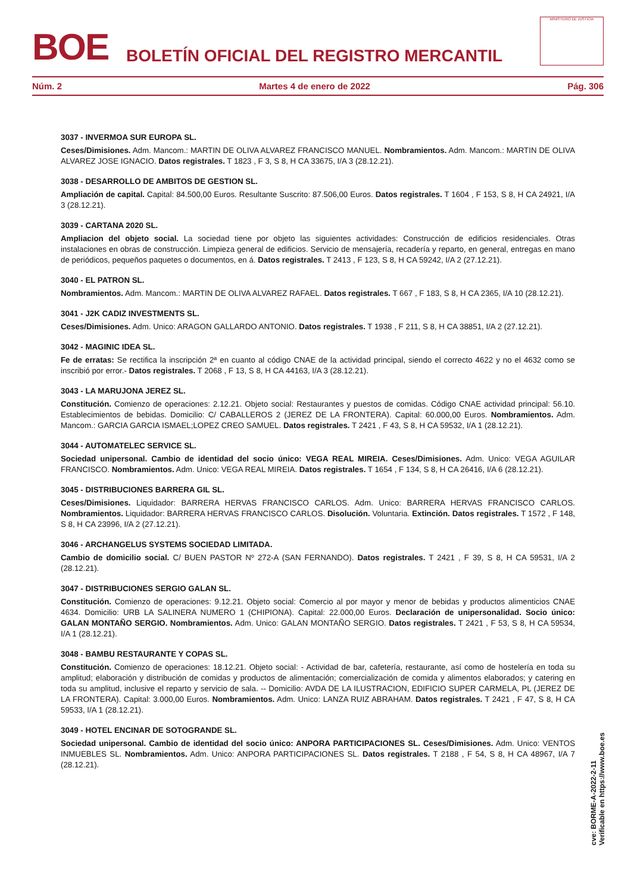BOE
BOLETÍN OFICIAL DEL REGISTRO MERCANTIL
MINISTERIO DE JUSTICIA
Núm. 2 Martes 4 de enero de 2022 Pág. 306
3037 - INVERMOA SUR EUROPA SL.
Ceses/Dimisiones. Adm. Mancom.: MARTIN DE OLIVA ALVAREZ FRANCISCO MANUEL. Nombramientos. Adm. Mancom.: MARTIN DE OLIVA ALVAREZ JOSE IGNACIO. Datos registrales. T 1823 , F 3, S 8, H CA 33675, I/A 3 (28.12.21).
3038 - DESARROLLO DE AMBITOS DE GESTION SL.
Ampliación de capital. Capital: 84.500,00 Euros. Resultante Suscrito: 87.506,00 Euros. Datos registrales. T 1604 , F 153, S 8, H CA 24921, I/A 3 (28.12.21).
3039 - CARTANA 2020 SL.
Ampliacion del objeto social. La sociedad tiene por objeto las siguientes actividades: Construcción de edificios residenciales. Otras instalaciones en obras de construcción. Limpieza general de edificios. Servicio de mensajería, recadería y reparto, en general, entregas en mano de periódicos, pequeños paquetes o documentos, en á. Datos registrales. T 2413 , F 123, S 8, H CA 59242, I/A 2 (27.12.21).
3040 - EL PATRON SL.
Nombramientos. Adm. Mancom.: MARTIN DE OLIVA ALVAREZ RAFAEL. Datos registrales. T 667 , F 183, S 8, H CA 2365, I/A 10 (28.12.21).
3041 - J2K CADIZ INVESTMENTS SL.
Ceses/Dimisiones. Adm. Unico: ARAGON GALLARDO ANTONIO. Datos registrales. T 1938 , F 211, S 8, H CA 38851, I/A 2 (27.12.21).
3042 - MAGINIC IDEA SL.
Fe de erratas: Se rectifica la inscripción 2ª en cuanto al código CNAE de la actividad principal, siendo el correcto 4622 y no el 4632 como se inscribió por error.- Datos registrales. T 2068 , F 13, S 8, H CA 44163, I/A 3 (28.12.21).
3043 - LA MARUJONA JEREZ SL.
Constitución. Comienzo de operaciones: 2.12.21. Objeto social: Restaurantes y puestos de comidas. Código CNAE actividad principal: 56.10. Establecimientos de bebidas. Domicilio: C/ CABALLEROS 2 (JEREZ DE LA FRONTERA). Capital: 60.000,00 Euros. Nombramientos. Adm. Mancom.: GARCIA GARCIA ISMAEL;LOPEZ CREO SAMUEL. Datos registrales. T 2421 , F 43, S 8, H CA 59532, I/A 1 (28.12.21).
3044 - AUTOMATELEC SERVICE SL.
Sociedad unipersonal. Cambio de identidad del socio único: VEGA REAL MIREIA. Ceses/Dimisiones. Adm. Unico: VEGA AGUILAR FRANCISCO. Nombramientos. Adm. Unico: VEGA REAL MIREIA. Datos registrales. T 1654 , F 134, S 8, H CA 26416, I/A 6 (28.12.21).
3045 - DISTRIBUCIONES BARRERA GIL SL.
Ceses/Dimisiones. Liquidador: BARRERA HERVAS FRANCISCO CARLOS. Adm. Unico: BARRERA HERVAS FRANCISCO CARLOS. Nombramientos. Liquidador: BARRERA HERVAS FRANCISCO CARLOS. Disolución. Voluntaria. Extinción. Datos registrales. T 1572 , F 148, S 8, H CA 23996, I/A 2 (27.12.21).
3046 - ARCHANGELUS SYSTEMS SOCIEDAD LIMITADA.
Cambio de domicilio social. C/ BUEN PASTOR Nº 272-A (SAN FERNANDO). Datos registrales. T 2421 , F 39, S 8, H CA 59531, I/A 2 (28.12.21).
3047 - DISTRIBUCIONES SERGIO GALAN SL.
Constitución. Comienzo de operaciones: 9.12.21. Objeto social: Comercio al por mayor y menor de bebidas y productos alimenticios CNAE 4634. Domicilio: URB LA SALINERA NUMERO 1 (CHIPIONA). Capital: 22.000,00 Euros. Declaración de unipersonalidad. Socio único: GALAN MONTAÑO SERGIO. Nombramientos. Adm. Unico: GALAN MONTAÑO SERGIO. Datos registrales. T 2421 , F 53, S 8, H CA 59534, I/A 1 (28.12.21).
3048 - BAMBU RESTAURANTE Y COPAS SL.
Constitución. Comienzo de operaciones: 18.12.21. Objeto social: - Actividad de bar, cafetería, restaurante, así como de hostelería en toda su amplitud; elaboración y distribución de comidas y productos de alimentación; comercialización de comida y alimentos elaborados; y catering en toda su amplitud, inclusive el reparto y servicio de sala. -- Domicilio: AVDA DE LA ILUSTRACION, EDIFICIO SUPER CARMELA, PL (JEREZ DE LA FRONTERA). Capital: 3.000,00 Euros. Nombramientos. Adm. Unico: LANZA RUIZ ABRAHAM. Datos registrales. T 2421 , F 47, S 8, H CA 59533, I/A 1 (28.12.21).
3049 - HOTEL ENCINAR DE SOTOGRANDE SL.
Sociedad unipersonal. Cambio de identidad del socio único: ANPORA PARTICIPACIONES SL. Ceses/Dimisiones. Adm. Unico: VENTOS INMUEBLES SL. Nombramientos. Adm. Unico: ANPORA PARTICIPACIONES SL. Datos registrales. T 2188 , F 54, S 8, H CA 48967, I/A 7 (28.12.21).
cve: BORME-A-2022-2-11
Verificable en https://www.boe.es